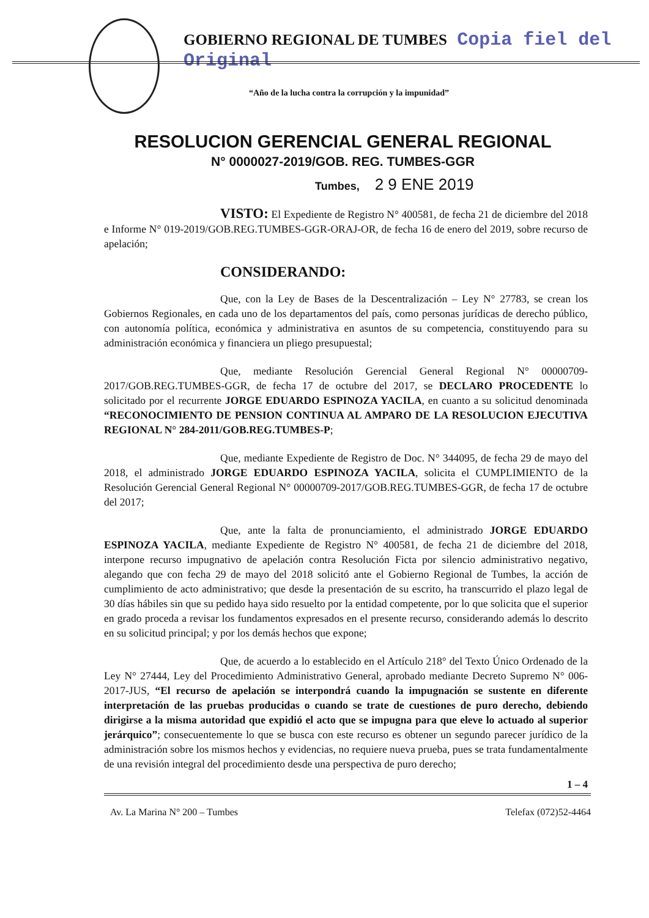GOBIERNO REGIONAL DE TUMBES Copia fiel del Original
“Año de la lucha contra la corrupción y la impunidad”
RESOLUCION GERENCIAL GENERAL REGIONAL
N° 0000027-2019/GOB. REG. TUMBES-GGR
Tumbes, 2 9 ENE 2019
VISTO: El Expediente de Registro N° 400581, de fecha 21 de diciembre del 2018 e Informe N° 019-2019/GOB.REG.TUMBES-GGR-ORAJ-OR, de fecha 16 de enero del 2019, sobre recurso de apelación;
CONSIDERANDO:
Que, con la Ley de Bases de la Descentralización – Ley N° 27783, se crean los Gobiernos Regionales, en cada uno de los departamentos del país, como personas jurídicas de derecho público, con autonomía política, económica y administrativa en asuntos de su competencia, constituyendo para su administración económica y financiera un pliego presupuestal;
Que, mediante Resolución Gerencial General Regional N° 00000709-2017/GOB.REG.TUMBES-GGR, de fecha 17 de octubre del 2017, se DECLARO PROCEDENTE lo solicitado por el recurrente JORGE EDUARDO ESPINOZA YACILA, en cuanto a su solicitud denominada “RECONOCIMIENTO DE PENSION CONTINUA AL AMPARO DE LA RESOLUCION EJECUTIVA REGIONAL N° 284-2011/GOB.REG.TUMBES-P;
Que, mediante Expediente de Registro de Doc. N° 344095, de fecha 29 de mayo del 2018, el administrado JORGE EDUARDO ESPINOZA YACILA, solicita el CUMPLIMIENTO de la Resolución Gerencial General Regional N° 00000709-2017/GOB.REG.TUMBES-GGR, de fecha 17 de octubre del 2017;
Que, ante la falta de pronunciamiento, el administrado JORGE EDUARDO ESPINOZA YACILA, mediante Expediente de Registro N° 400581, de fecha 21 de diciembre del 2018, interpone recurso impugnativo de apelación contra Resolución Ficta por silencio administrativo negativo, alegando que con fecha 29 de mayo del 2018 solicitó ante el Gobierno Regional de Tumbes, la acción de cumplimiento de acto administrativo; que desde la presentación de su escrito, ha transcurrido el plazo legal de 30 días hábiles sin que su pedido haya sido resuelto por la entidad competente, por lo que solicita que el superior en grado proceda a revisar los fundamentos expresados en el presente recurso, considerando además lo descrito en su solicitud principal; y por los demás hechos que expone;
Que, de acuerdo a lo establecido en el Artículo 218° del Texto Único Ordenado de la Ley N° 27444, Ley del Procedimiento Administrativo General, aprobado mediante Decreto Supremo N° 006-2017-JUS, “El recurso de apelación se interpondrá cuando la impugnación se sustente en diferente interpretación de las pruebas producidas o cuando se trate de cuestiones de puro derecho, debiendo dirigirse a la misma autoridad que expidió el acto que se impugna para que eleve lo actuado al superior jerárquico”; consecuentemente lo que se busca con este recurso es obtener un segundo parecer jurídico de la administración sobre los mismos hechos y evidencias, no requiere nueva prueba, pues se trata fundamentalmente de una revisión integral del procedimiento desde una perspectiva de puro derecho;
1 – 4
Av. La Marina N° 200 – Tumbes Telefax (072)52-4464